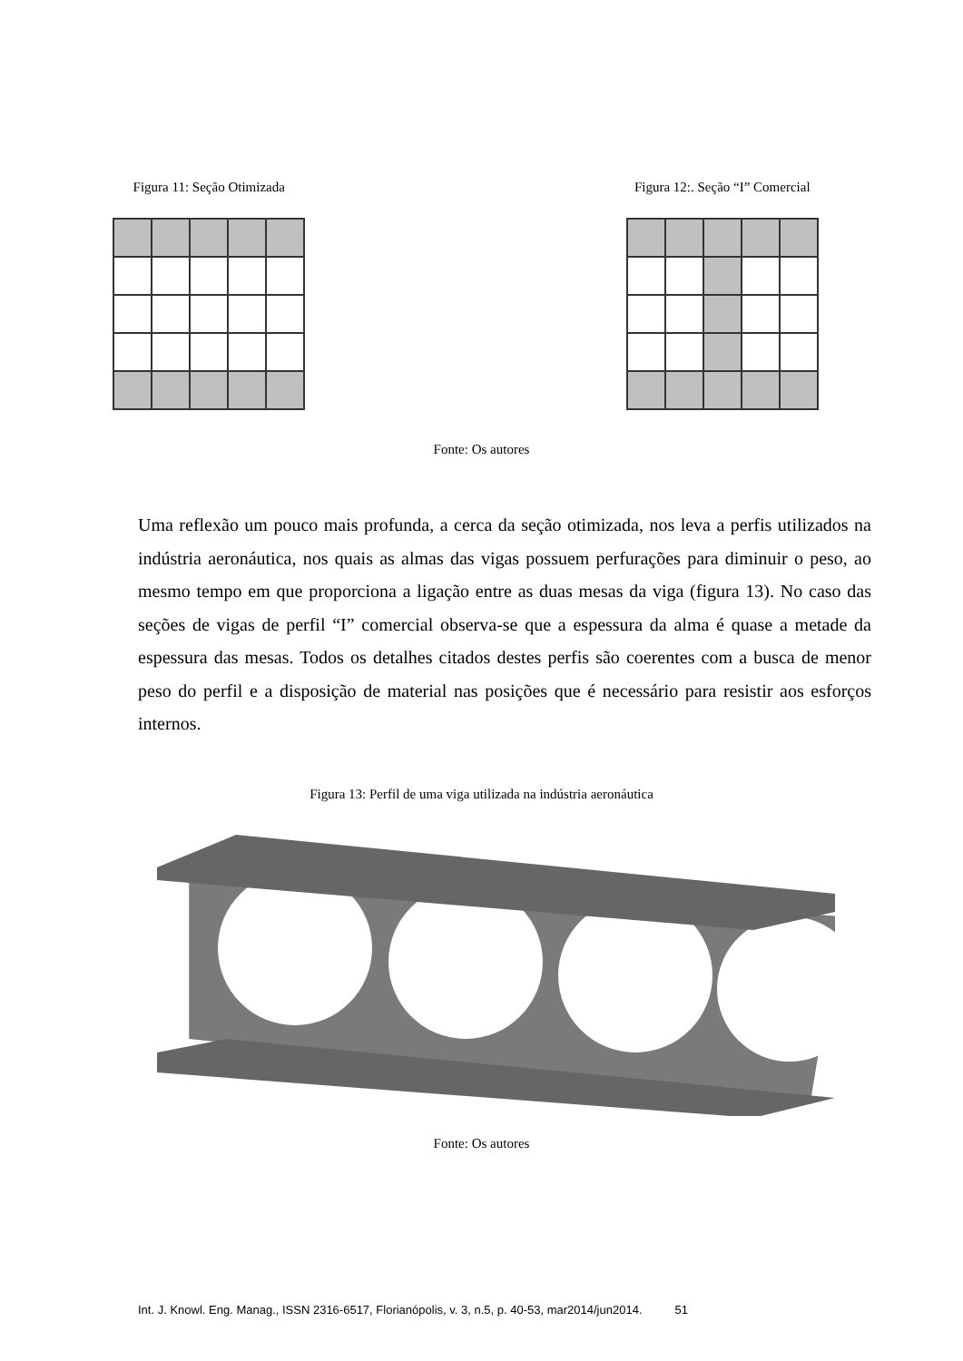Figura 11: Seção Otimizada Figura 12:. Seção “I” Comercial
Fonte: Os autores
Uma reflexão um pouco mais profunda, a cerca da seção otimizada, nos leva a perfis utilizados na indústria aeronáutica, nos quais as almas das vigas possuem perfurações para diminuir o peso, ao mesmo tempo em que proporciona a ligação entre as duas mesas da viga (figura 13). No caso das seções de vigas de perfil “I” comercial observa-se que a espessura da alma é quase a metade da espessura das mesas. Todos os detalhes citados destes perfis são coerentes com a busca de menor peso do perfil e a disposição de material nas posições que é necessário para resistir aos esforços internos.
Figura 13: Perfil de uma viga utilizada na indústria aeronáutica
Fonte: Os autores
Int. J. Knowl. Eng. Manag., ISSN 2316-6517, Florianópolis, v. 3, n.5, p. 40-53, mar2014/jun2014. 51